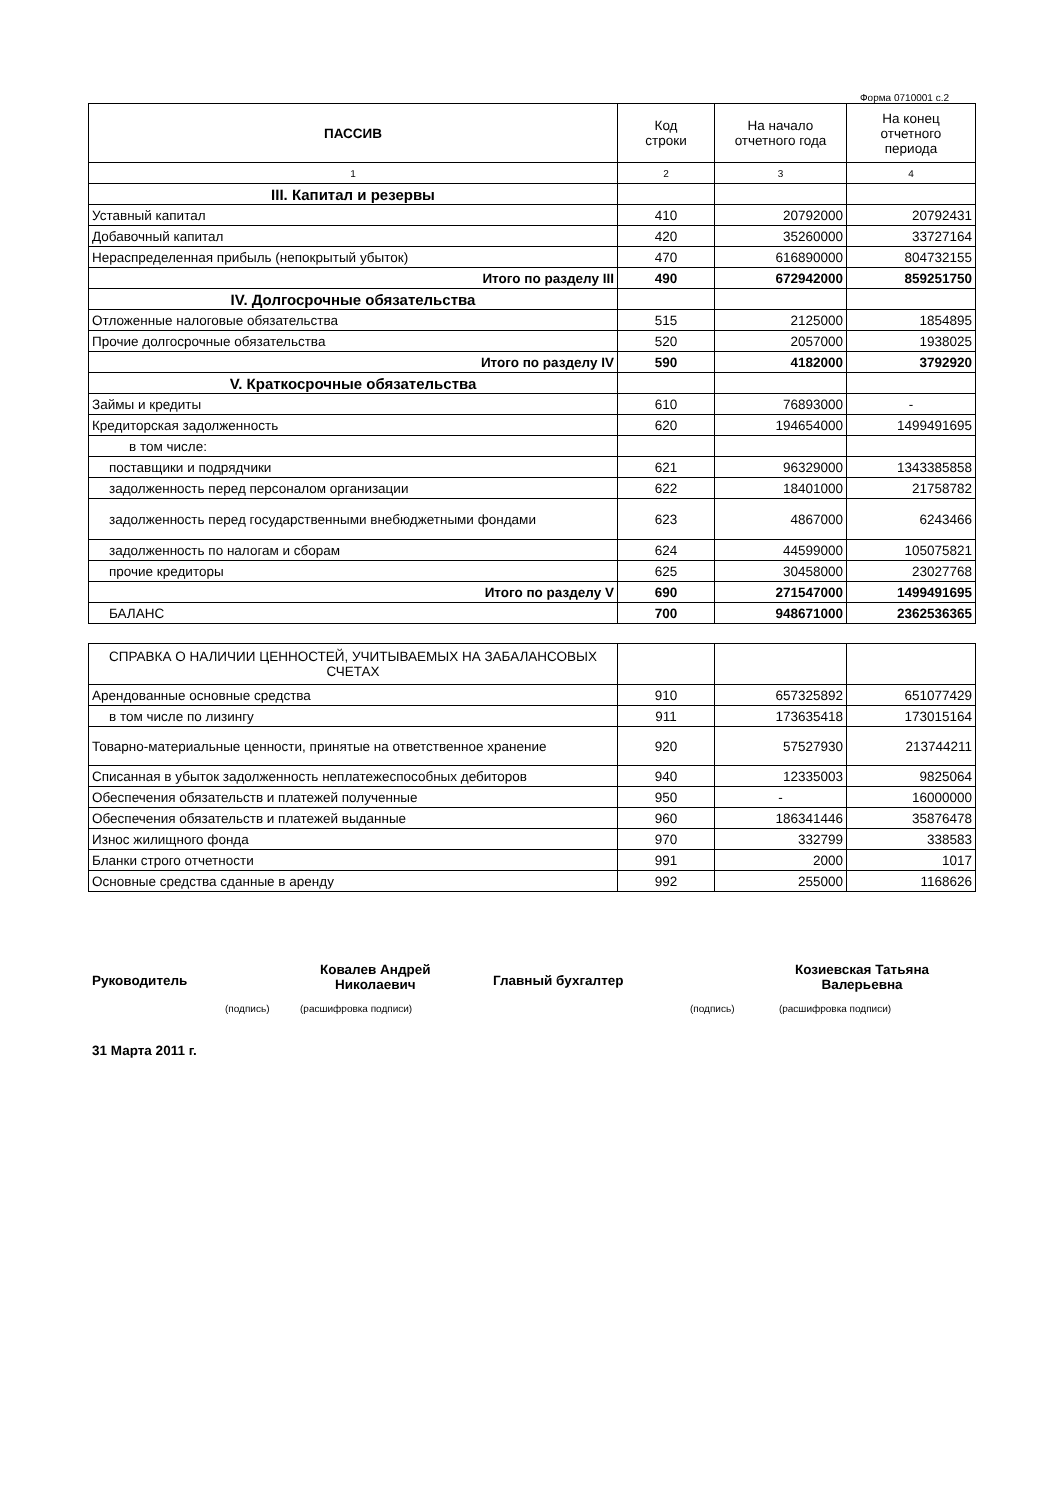Форма 0710001 с.2
| ПАССИВ | Код строки | На начало отчетного года | На конец отчетного периода |
| --- | --- | --- | --- |
| 1 | 2 | 3 | 4 |
| III. Капитал и резервы | | | |
| Уставный капитал | 410 | 20792000 | 20792431 |
| Добавочный капитал | 420 | 35260000 | 33727164 |
| Нераспределенная прибыль (непокрытый убыток) | 470 | 616890000 | 804732155 |
| Итого по разделу III | 490 | 672942000 | 859251750 |
| IV. Долгосрочные обязательства | | | |
| Отложенные налоговые обязательства | 515 | 2125000 | 1854895 |
| Прочие долгосрочные обязательства | 520 | 2057000 | 1938025 |
| Итого по разделу IV | 590 | 4182000 | 3792920 |
| V. Краткосрочные обязательства | | | |
| Займы и кредиты | 610 | 76893000 | - |
| Кредиторская задолженность | 620 | 194654000 | 1499491695 |
| в том числе: | | | |
| поставщики и подрядчики | 621 | 96329000 | 1343385858 |
| задолженность перед персоналом организации | 622 | 18401000 | 21758782 |
| задолженность перед государственными внебюджетными фондами | 623 | 4867000 | 6243466 |
| задолженность по налогам и сборам | 624 | 44599000 | 105075821 |
| прочие кредиторы | 625 | 30458000 | 23027768 |
| Итого по разделу V | 690 | 271547000 | 1499491695 |
| БАЛАНС | 700 | 948671000 | 2362536365 |
| СПРАВКА О НАЛИЧИИ ЦЕННОСТЕЙ, УЧИТЫВАЕМЫХ НА ЗАБАЛАНСОВЫХ СЧЕТАХ | | | |
| Арендованные основные средства | 910 | 657325892 | 651077429 |
| в том числе по лизингу | 911 | 173635418 | 173015164 |
| Товарно-материальные ценности, принятые на ответственное хранение | 920 | 57527930 | 213744211 |
| Списанная в убыток задолженность неплатежеспособных дебиторов | 940 | 12335003 | 9825064 |
| Обеспечения обязательств и платежей полученные | 950 | - | 16000000 |
| Обеспечения обязательств и платежей выданные | 960 | 186341446 | 35876478 |
| Износ жилищного фонда | 970 | 332799 | 338583 |
| Бланки строго отчетности | 991 | 2000 | 1017 |
| Основные средства сданные в аренду | 992 | 255000 | 1168626 |
Руководитель
Ковалев Андрей
Николаевич
(подпись) (расшифровка подписи)
Главный бухгалтер
Козиевская Татьяна
Валерьевна
(подпись) (расшифровка подписи)
31 Марта 2011 г.